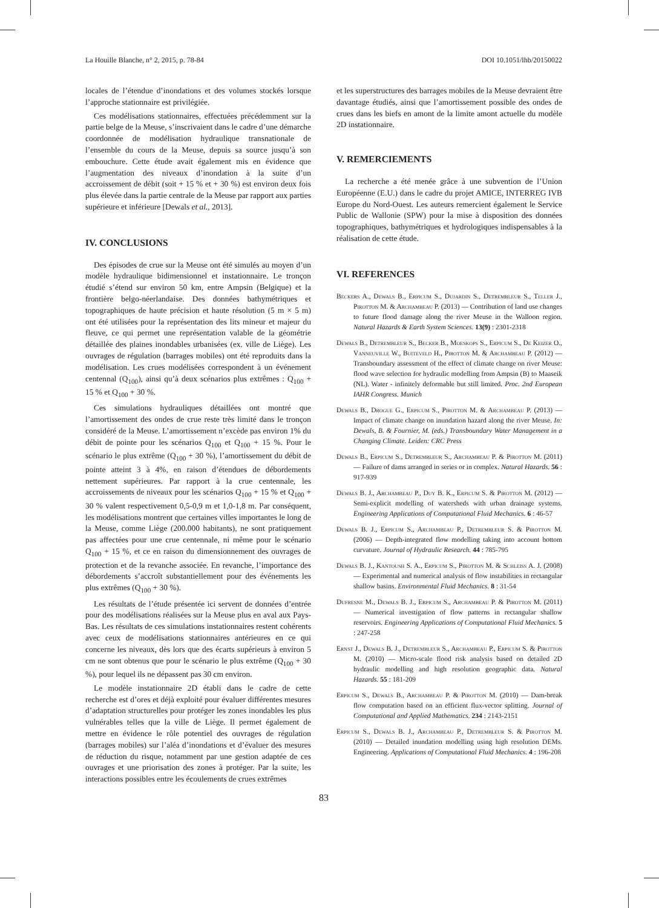La Houille Blanche, n° 2, 2015, p. 78-84 DOI 10.1051/lhb/20150022
locales de l’étendue d’inondations et des volumes stockés lorsque l’approche stationnaire est privilégiée.
Ces modélisations stationnaires, effectuées précédemment sur la partie belge de la Meuse, s’inscrivaient dans le cadre d’une démarche coordonnée de modélisation hydraulique transnationale de l’ensemble du cours de la Meuse, depuis sa source jusqu’à son embouchure. Cette étude avait également mis en évidence que l’augmentation des niveaux d’inondation à la suite d’un accroissement de débit (soit + 15 % et + 30 %) est environ deux fois plus élevée dans la partie centrale de la Meuse par rapport aux parties supérieure et inférieure [Dewals et al., 2013].
IV. CONCLUSIONS
Des épisodes de crue sur la Meuse ont été simulés au moyen d’un modèle hydraulique bidimensionnel et instationnaire. Le tronçon étudié s’étend sur environ 50 km, entre Ampsin (Belgique) et la frontière belgo-néerlandaise. Des données bathymétriques et topographiques de haute précision et haute résolution (5 m × 5 m) ont été utilisées pour la représentation des lits mineur et majeur du fleuve, ce qui permet une représentation valable de la géométrie détaillée des plaines inondables urbanisées (ex. ville de Liège). Les ouvrages de régulation (barrages mobiles) ont été reproduits dans la modélisation. Les crues modélisées correspondent à un événement centennal (Q<sub>100</sub>), ainsi qu’à deux scénarios plus extrêmes : Q<sub>100</sub> + 15 % et Q<sub>100</sub> + 30 %.
Ces simulations hydrauliques détaillées ont montré que l’amortissement des ondes de crue reste très limité dans le tronçon considéré de la Meuse. L’amortissement n’excède pas environ 1% du débit de pointe pour les scénarios Q<sub>100</sub> et Q<sub>100</sub> + 15 %. Pour le scénario le plus extrême (Q<sub>100</sub> + 30 %), l’amortissement du débit de pointe atteint 3 à 4%, en raison d’étendues de débordements nettement supérieures. Par rapport à la crue centennale, les accroissements de niveaux pour les scénarios Q<sub>100</sub> + 15 % et Q<sub>100</sub> + 30 % valent respectivement 0,5-0,9 m et 1,0-1,8 m. Par conséquent, les modélisations montrent que certaines villes importantes le long de la Meuse, comme Liège (200.000 habitants), ne sont pratiquement pas affectées pour une crue centennale, ni même pour le scénario Q<sub>100</sub> + 15 %, et ce en raison du dimensionnement des ouvrages de protection et de la revanche associée. En revanche, l’importance des débordements s’accroît substantiellement pour des événements les plus extrêmes (Q<sub>100</sub> + 30 %).
Les résultats de l’étude présentée ici servent de données d’entrée pour des modélisations réalisées sur la Meuse plus en aval aux Pays-Bas. Les résultats de ces simulations instationnaires restent cohérents avec ceux de modélisations stationnaires antérieures en ce qui concerne les niveaux, dès lors que des écarts supérieurs à environ 5 cm ne sont obtenus que pour le scénario le plus extrême (Q<sub>100</sub> + 30 %), pour lequel ils ne dépassent pas 30 cm environ.
Le modèle instationnaire 2D établi dans le cadre de cette recherche est d’ores et déjà exploité pour évaluer différentes mesures d’adaptation structurelles pour protéger les zones inondables les plus vulnérables telles que la ville de Liège. Il permet également de mettre en évidence le rôle potentiel des ouvrages de régulation (barrages mobiles) sur l’aléa d’inondations et d’évaluer des mesures de réduction du risque, notamment par une gestion adaptée de ces ouvrages et une priorisation des zones à protéger. Par la suite, les interactions possibles entre les écoulements de crues extrêmes
et les superstructures des barrages mobiles de la Meuse devraient être davantage étudiés, ainsi que l’amortissement possible des ondes de crues dans les biefs en amont de la limite amont actuelle du modèle 2D instationnaire.
V. REMERCIEMENTS
La recherche a été menée grâce à une subvention de l’Union Européenne (E.U.) dans le cadre du projet AMICE, INTERREG IVB Europe du Nord-Ouest. Les auteurs remercient également le Service Public de Wallonie (SPW) pour la mise à disposition des données topographiques, bathymétriques et hydrologiques indispensables à la réalisation de cette étude.
VI. REFERENCES
Beckers A., Dewals B., Erpicum S., Dujardin S., Detrembleur S., Teller J., Pirotton M. & Archambeau P. (2013) — Contribution of land use changes to future flood damage along the river Meuse in the Walloon region. Natural Hazards & Earth System Sciences. 13(9) : 2301-2318
Dewals B., Detrembleur S., Becker B., Moeskops S., Erpicum S., De Keizer O., Vanneuville W., Buiteveld H., Pirotton M. & Archambeau P. (2012) — Transboundary assessment of the effect of climate change on river Meuse: flood wave selection for hydraulic modelling from Ampsin (B) to Maaseik (NL). Water - infinitely deformable but still limited. Proc. 2nd European IAHR Congress. Munich
Dewals B., Drogue G., Erpicum S., Pirotton M. & Archambeau P. (2013) — Impact of climate change on inundation hazard along the river Meuse. In: Dewals, B. & Fournier, M. (eds.) Transboundary Water Management in a Changing Climate. Leiden: CRC Press
Dewals B., Erpicum S., Detrembleur S., Archambeau P. & Pirotton M. (2011) — Failure of dams arranged in series or in complex. Natural Hazards. 56 : 917-939
Dewals B. J., Archambeau P., Duy B. K., Erpicum S. & Pirotton M. (2012) — Semi-explicit modelling of watersheds with urban drainage systems. Engineering Applications of Computational Fluid Mechanics. 6 : 46-57
Dewals B. J., Erpicum S., Archambeau P., Detrembleur S. & Pirotton M. (2006) — Depth-integrated flow modelling taking into account bottom curvature. Journal of Hydraulic Research. 44 : 785-795
Dewals B. J., Kantoush S. A., Erpicum S., Pirotton M. & Schleiss A. J. (2008) — Experimental and numerical analysis of flow instabilities in rectangular shallow basins. Environmental Fluid Mechanics. 8 : 31-54
Dufresne M., Dewals B. J., Erpicum S., Archambeau P. & Pirotton M. (2011) — Numerical investigation of flow patterns in rectangular shallow reservoirs. Engineering Applications of Computational Fluid Mechanics. 5 : 247-258
Ernst J., Dewals B. J., Detrembleur S., Archambeau P., Erpicum S. & Pirotton M. (2010) — Micro-scale flood risk analysis based on detailed 2D hydraulic modelling and high resolution geographic data. Natural Hazards. 55 : 181-209
Erpicum S., Dewals B., Archambeau P. & Pirotton M. (2010) — Dam-break flow computation based on an efficient flux-vector splitting. Journal of Computational and Applied Mathematics. 234 : 2143-2151
Erpicum S., Dewals B. J., Archambeau P., Detrembleur S. & Pirotton M. (2010) — Detailed inundation modelling using high resolution DEMs. Engineering. Applications of Computational Fluid Mechanics. 4 : 196-208
83